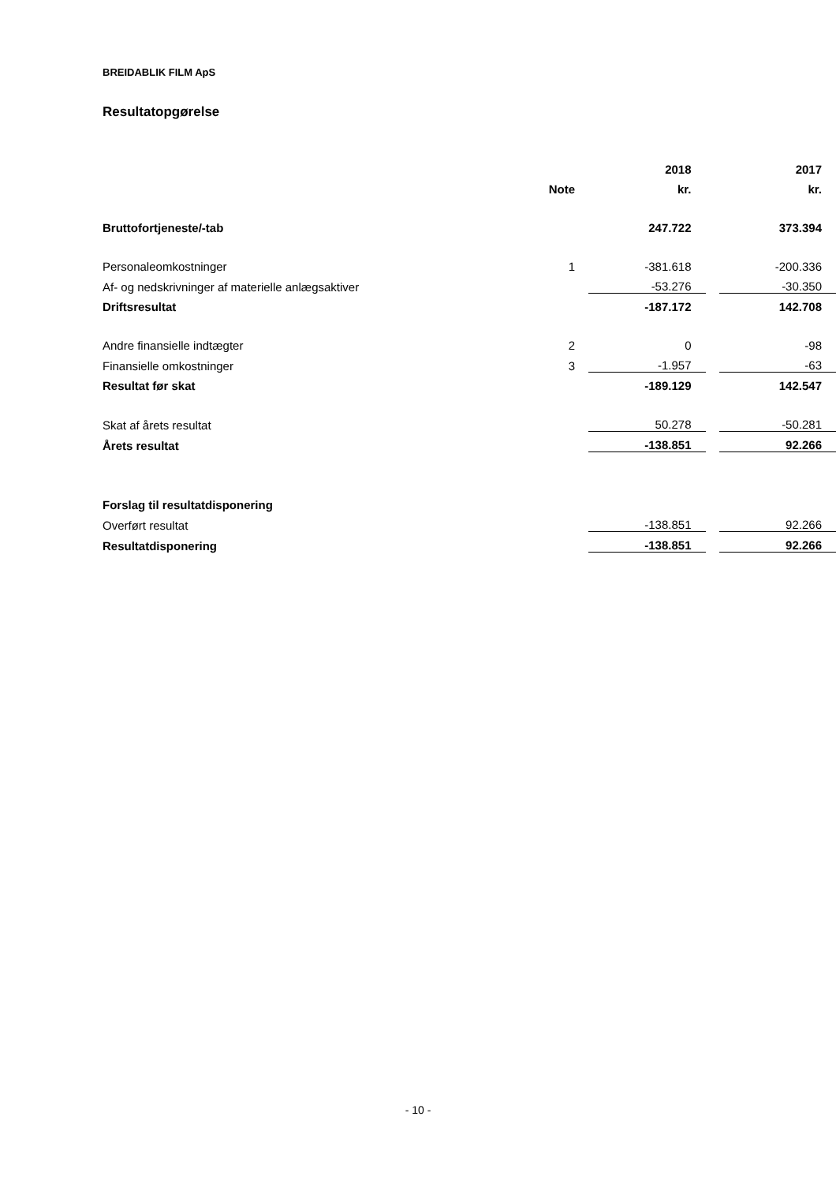BREIDABLIK FILM ApS
Resultatopgørelse
| | | | 2018 | | 2017 |
| --- | --- | --- | --- | --- | --- |
| | Note | | kr. | | kr. |
| Bruttofortjeneste/-tab | | | 247.722 | | 373.394 |
| Personaleomkostninger | 1 | | -381.618 | | -200.336 |
| Af- og nedskrivninger af materielle anlægsaktiver | | | -53.276 | | -30.350 |
| Driftsresultat | | | -187.172 | | 142.708 |
| Andre finansielle indtægter | 2 | | 0 | | -98 |
| Finansielle omkostninger | 3 | | -1.957 | | -63 |
| Resultat før skat | | | -189.129 | | 142.547 |
| Skat af årets resultat | | | 50.278 | | -50.281 |
| Årets resultat | | | -138.851 | | 92.266 |
| Forslag til resultatdisponering | | | | | |
| Overført resultat | | | -138.851 | | 92.266 |
| Resultatdisponering | | | -138.851 | | 92.266 |
- 10 -